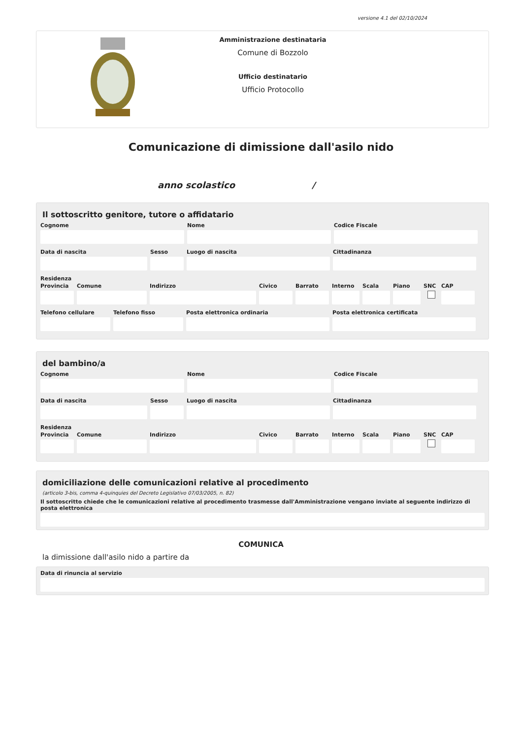versione 4.1 del 02/10/2024
Amministrazione destinataria
Comune di Bozzolo
Ufficio destinatario
Ufficio Protocollo
Comunicazione di dimissione dall'asilo nido
anno scolastico /
Il sottoscritto genitore, tutore o affidatario
Cognome Nome Codice Fiscale
Data di nascita Sesso Luogo di nascita Cittadinanza
Residenza
Provincia
Comune Indirizzo Civico Barrato Interno
Scala Piano SNC CAP
Telefono cellulare
Telefono fisso Posta elettronica ordinaria Posta elettronica certificata
del bambino/a
Cognome Nome Codice Fiscale
Data di nascita Sesso Luogo di nascita Cittadinanza
Residenza
Provincia
Comune Indirizzo Civico Barrato Interno
Scala Piano SNC CAP
domiciliazione delle comunicazioni relative al procedimento
(articolo 3-bis, comma 4-quinquies del Decreto Legislativo 07/03/2005, n. 82)
Il sottoscritto chiede che le comunicazioni relative al procedimento trasmesse dall'Amministrazione vengano inviate al seguente indirizzo di posta elettronica
COMUNICA
la dimissione dall'asilo nido a partire da
Data di rinuncia al servizio